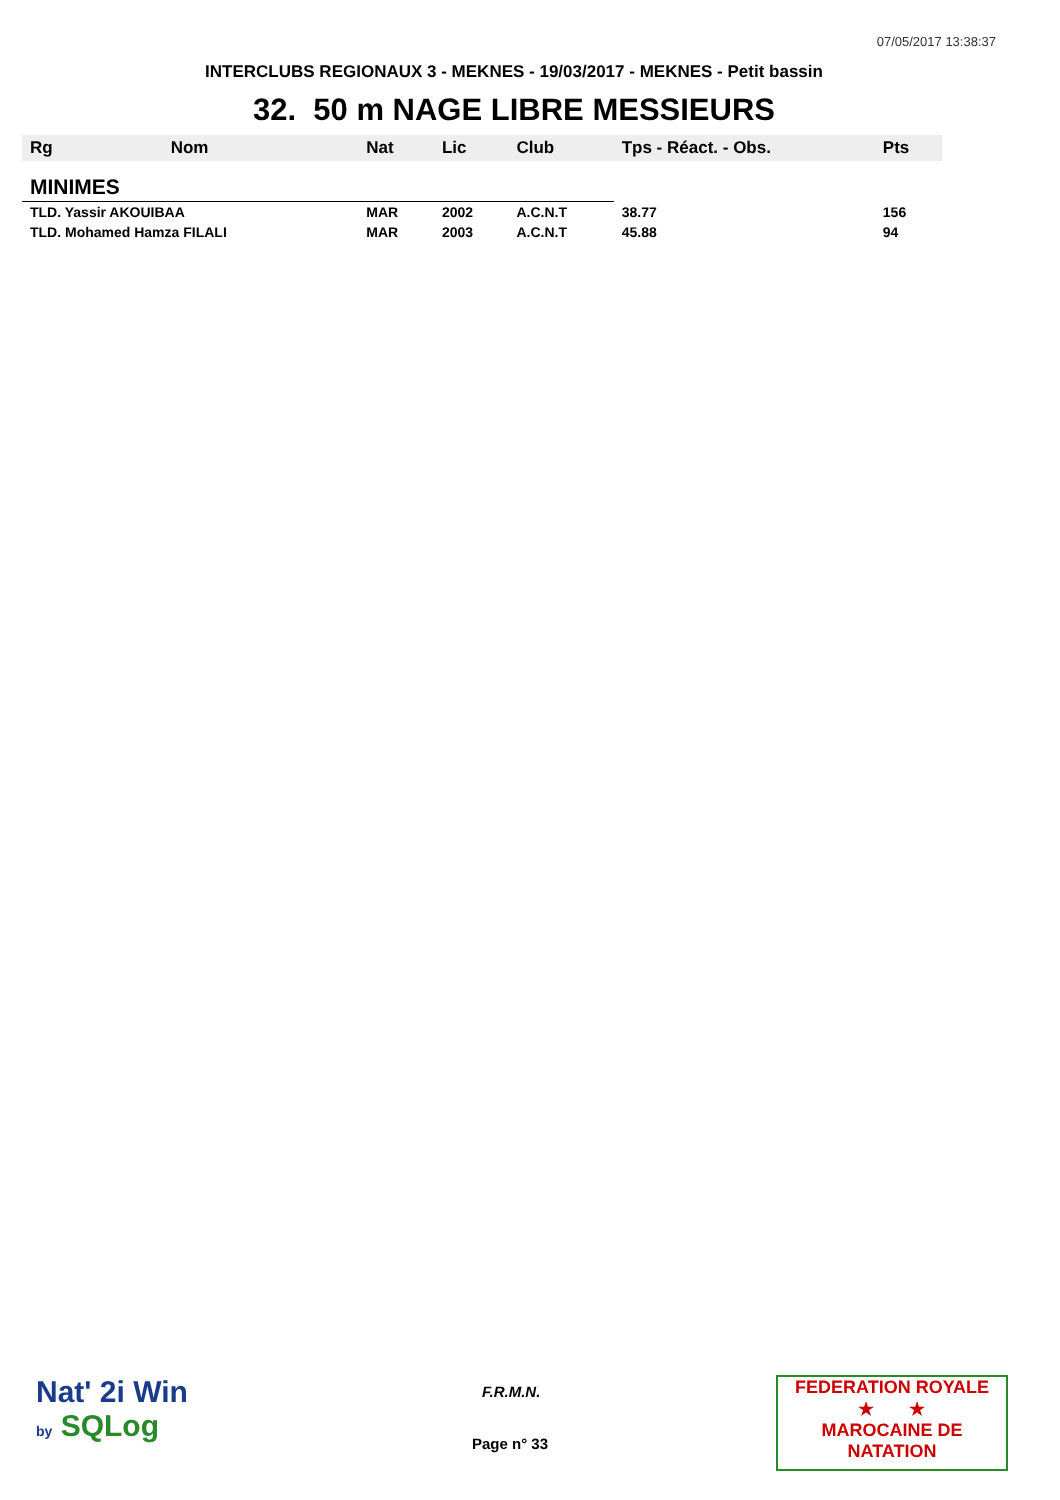07/05/2017 13:38:37
INTERCLUBS REGIONAUX 3 - MEKNES - 19/03/2017 - MEKNES - Petit bassin
32. 50 m NAGE LIBRE MESSIEURS
| Rg | Nom | Nat | Lic | Club | Tps - Réact. - Obs. | Pts |
| --- | --- | --- | --- | --- | --- | --- |
| MINIMES | | | | | | |
| TLD. Yassir AKOUIBAA | | MAR | 2002 | A.C.N.T | 38.77 | 156 |
| TLD. Mohamed Hamza FILALI | | MAR | 2003 | A.C.N.T | 45.88 | 94 |
Nat' 2i Win
by SQLog
F.R.M.N.
Page n° 33
FEDERATION ROYALE
★ ★
MAROCAINE DE NATATION